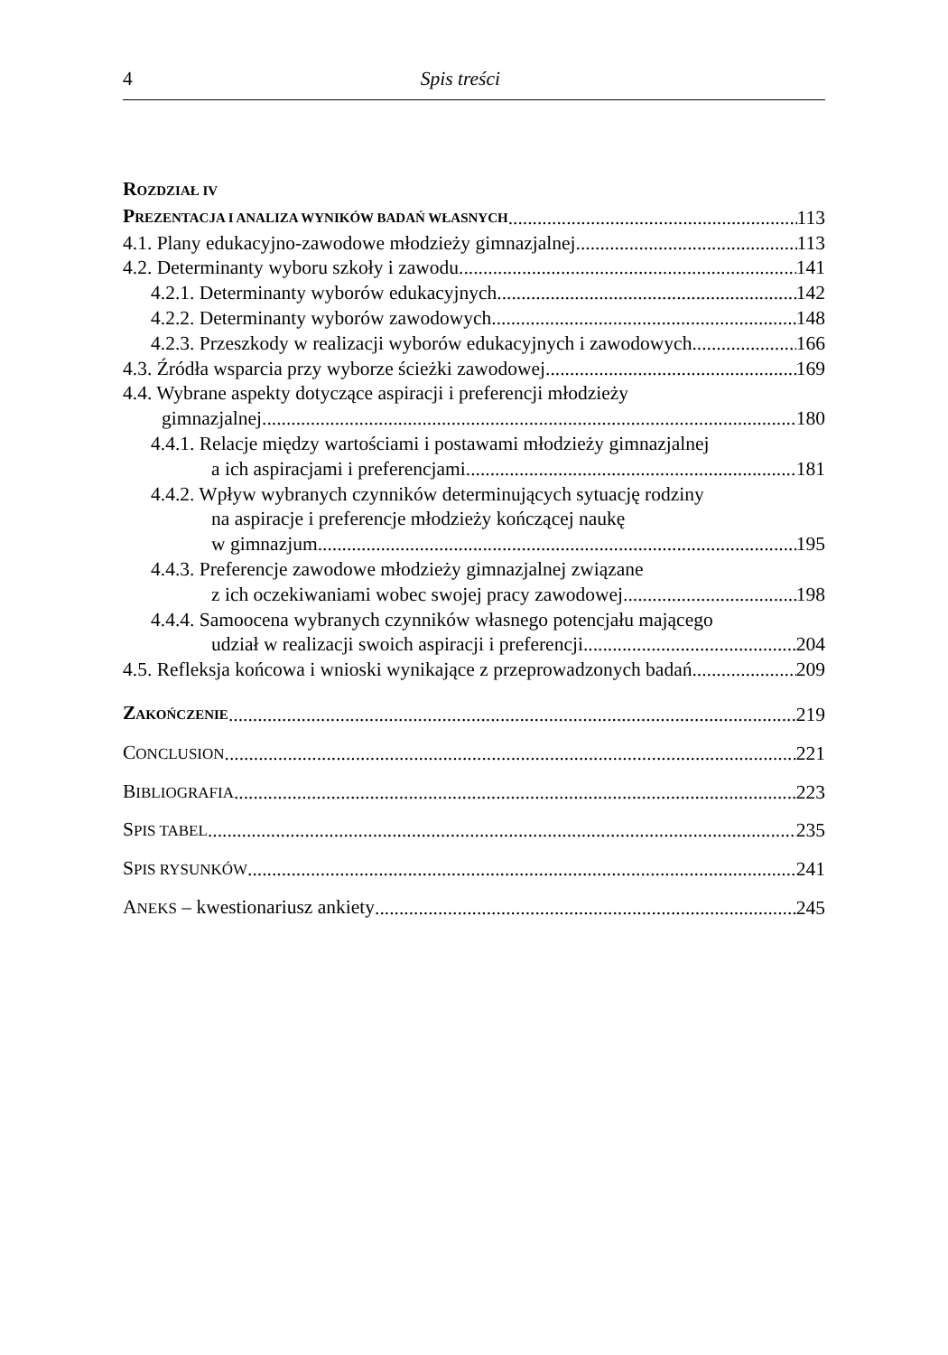4 Spis treści
ROZDZIAŁ IV
PREZENTACJA I ANALIZA WYNIKÓW BADAŃ WŁASNYCH 113
4.1. Plany edukacyjno-zawodowe młodzieży gimnazjalnej 113
4.2. Determinanty wyboru szkoły i zawodu 141
4.2.1. Determinanty wyborów edukacyjnych 142
4.2.2. Determinanty wyborów zawodowych 148
4.2.3. Przeszkody w realizacji wyborów edukacyjnych i zawodowych 166
4.3. Źródła wsparcia przy wyborze ścieżki zawodowej 169
4.4. Wybrane aspekty dotyczące aspiracji i preferencji młodzieży
gimnazjalnej 180
4.4.1. Relacje między wartościami i postawami młodzieży gimnazjalnej
a ich aspiracjami i preferencjami 181
4.4.2. Wpływ wybranych czynników determinujących sytuację rodziny
na aspiracje i preferencje młodzieży kończącej naukę
w gimnazjum 195
4.4.3. Preferencje zawodowe młodzieży gimnazjalnej związane
z ich oczekiwaniami wobec swojej pracy zawodowej 198
4.4.4. Samoocena wybranych czynników własnego potencjału mającego
udział w realizacji swoich aspiracji i preferencji 204
4.5. Refleksja końcowa i wnioski wynikające z przeprowadzonych badań 209
ZAKOŃCZENIE 219
CONCLUSION 221
BIBLIOGRAFIA 223
SPIS TABEL 235
SPIS RYSUNKÓW 241
ANEKS – kwestionariusz ankiety 245